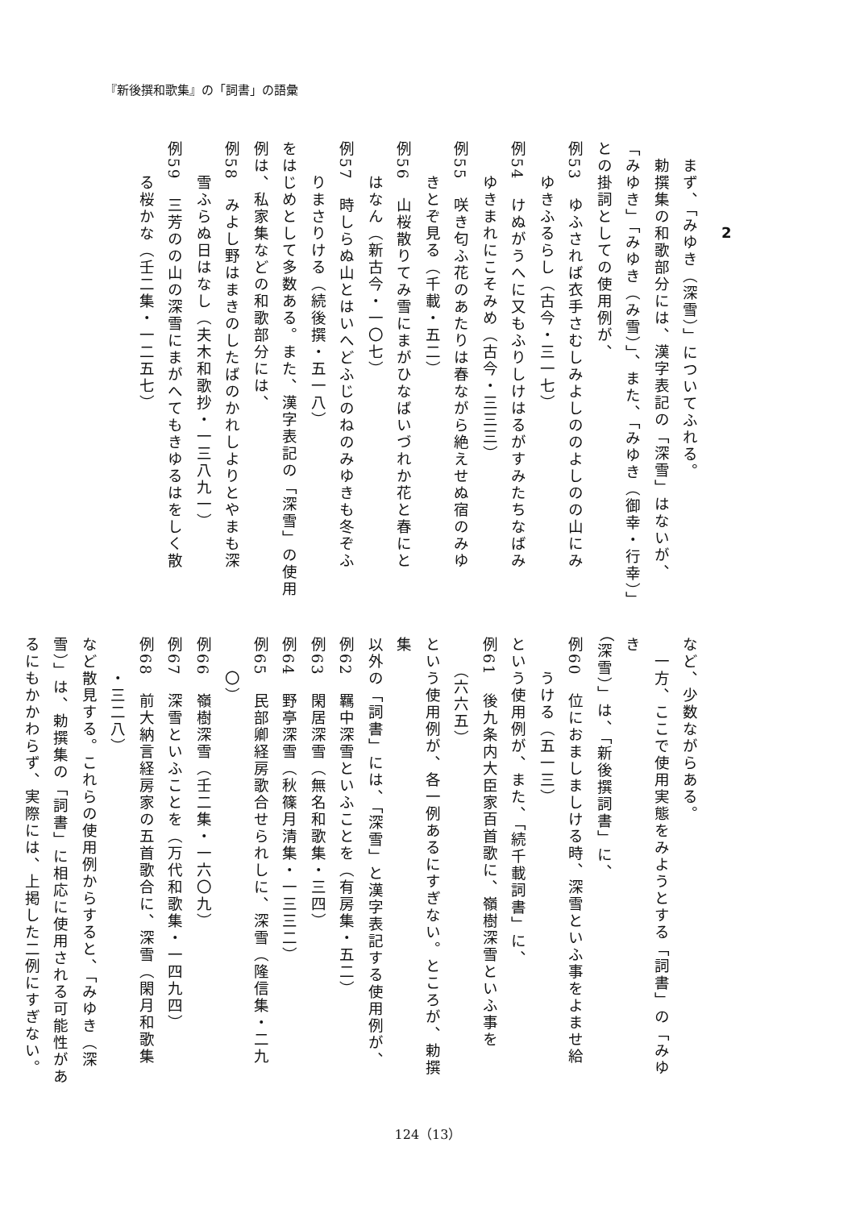『新後撰和歌集』の「詞書」の語彙
2
　まず、「みゆき（深雪）」についてふれる。
　勅撰集の和歌部分には、漢字表記の「深雪」はないが、
「みゆき」「みゆき（み雪）」、また、「みゆき（御幸・行幸）」
との掛詞としての使用例が、
例53　ゆふされば衣手さむしみよしののよしのの山にみ
　　ゆきふるらし（古今・三一七）
例54　けぬがうへに又もふりしけはるがすみたちなばみ
　　ゆきまれにこそみめ（古今・三三三）
例55　咲き匂ふ花のあたりは春ながら絶えせぬ宿のみゆ
　　きとぞ見る（千載・五二）
例56　山桜散りてみ雪にまがひなばいづれか花と春にと
　　はなん（新古今・一〇七）
例57　時しらぬ山とはいへどふじのねのみゆきも冬ぞふ
　　りまさりける（続後撰・五一八）
をはじめとして多数ある。また、漢字表記の「深雪」の使用
例は、私家集などの和歌部分には、
例58　みよし野はまきのしたばのかれしよりとやまも深
　　雪ふらぬ日はなし（夫木和歌抄・一三八九一）
例59　三芳のの山の深雪にまがへてもきゆるはをしく散
　　る桜かな（壬二集・一二五七）
など、少数ながらある。
　一方、ここで使用実態をみようとする「詞書」の「みゆき
（深雪）」は、「新後撰詞書」に、
例60　位におましましける時、深雪といふ事をよませ給
　　うける（五一三）
という使用例が、また、「続千載詞書」に、
例61　後九条内大臣家百首歌に、嶺樹深雪といふ事を
　　（六六五）
という使用例が、各一例あるにすぎない。ところが、勅撰集
以外の「詞書」には、「深雪」と漢字表記する使用例が、
例62　羈中深雪といふことを（有房集・五二）
例63　閑居深雪（無名和歌集・三四）
例64　野亭深雪（秋篠月清集・一三三二）
例65　民部卿経房歌合せられしに、深雪（隆信集・二九
　　〇）
例66　嶺樹深雪（壬二集・一六〇九）
例67　深雪といふことを（万代和歌集・一四九四）
例68　前大納言経房家の五首歌合に、深雪（閑月和歌集
　　・三二八）
など散見する。これらの使用例からすると、「みゆき（深
雪）」は、勅撰集の「詞書」に相応に使用される可能性があ
るにもかかわらず、実際には、上掲した二例にすぎない。
124（13）